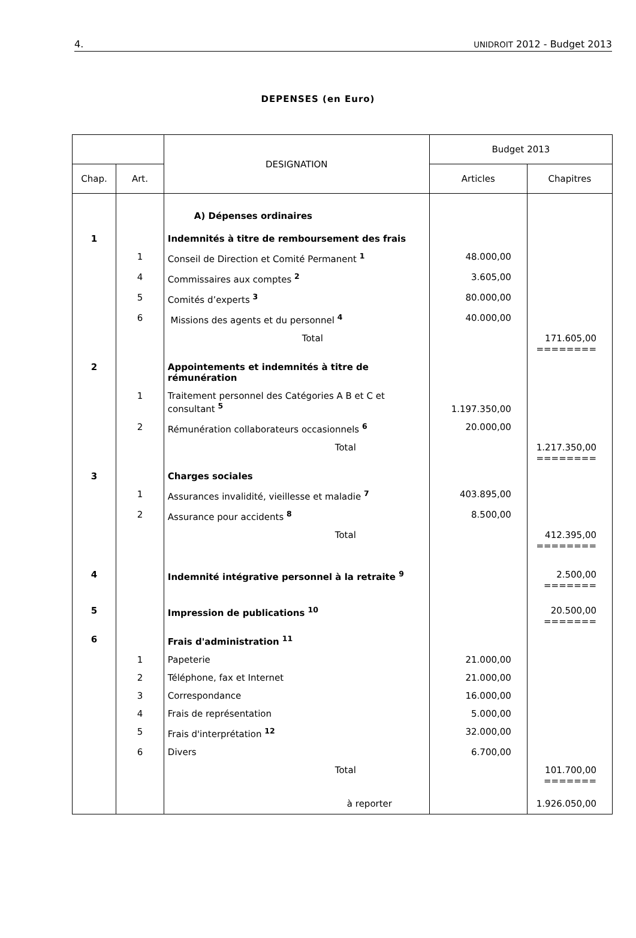4. UNIDROIT 2012 - Budget 2013
DEPENSES (en Euro)
| | | DESIGNATION | Budget 2013 | |
| --- | --- | --- | --- | --- |
| Chap. | Art. | | Articles | Chapitres |
| | | A) Dépenses ordinaires | | |
| 1 | | Indemnités à titre de remboursement des frais | | |
| | 1 | Conseil de Direction et Comité Permanent <sup>1</sup> | 48.000,00 | |
| | 4 | Commissaires aux comptes <sup>2</sup> | 3.605,00 | |
| | 5 | Comités d’experts <sup>3</sup> | 80.000,00 | |
| | 6 | Missions des agents et du personnel <sup>4</sup> | 40.000,00 | |
| | | Total | | 171.605,00 ======== |
| 2 | | Appointements et indemnités à titre de rémunération | | |
| | 1 | Traitement personnel des Catégories A B et C et consultant <sup>5</sup> | 1.197.350,00 | |
| | 2 | Rémunération collaborateurs occasionnels <sup>6</sup> | 20.000,00 | |
| | | Total | | 1.217.350,00 ======== |
| 3 | | Charges sociales | | |
| | 1 | Assurances invalidité, vieillesse et maladie <sup>7</sup> | 403.895,00 | |
| | 2 | Assurance pour accidents <sup>8</sup> | 8.500,00 | |
| | | Total | | 412.395,00 ======== |
| 4 | | Indemnité intégrative personnel à la retraite <sup>9</sup> | | 2.500,00 ======= |
| 5 | | Impression de publications <sup>10</sup> | | 20.500,00 ======= |
| 6 | | Frais d'administration <sup>11</sup> | | |
| | 1 | Papeterie | 21.000,00 | |
| | 2 | Téléphone, fax et Internet | 21.000,00 | |
| | 3 | Correspondance | 16.000,00 | |
| | 4 | Frais de représentation | 5.000,00 | |
| | 5 | Frais d'interprétation <sup>12</sup> | 32.000,00 | |
| | 6 | Divers | 6.700,00 | |
| | | Total | | 101.700,00 ======= |
| | | à reporter | | 1.926.050,00 |